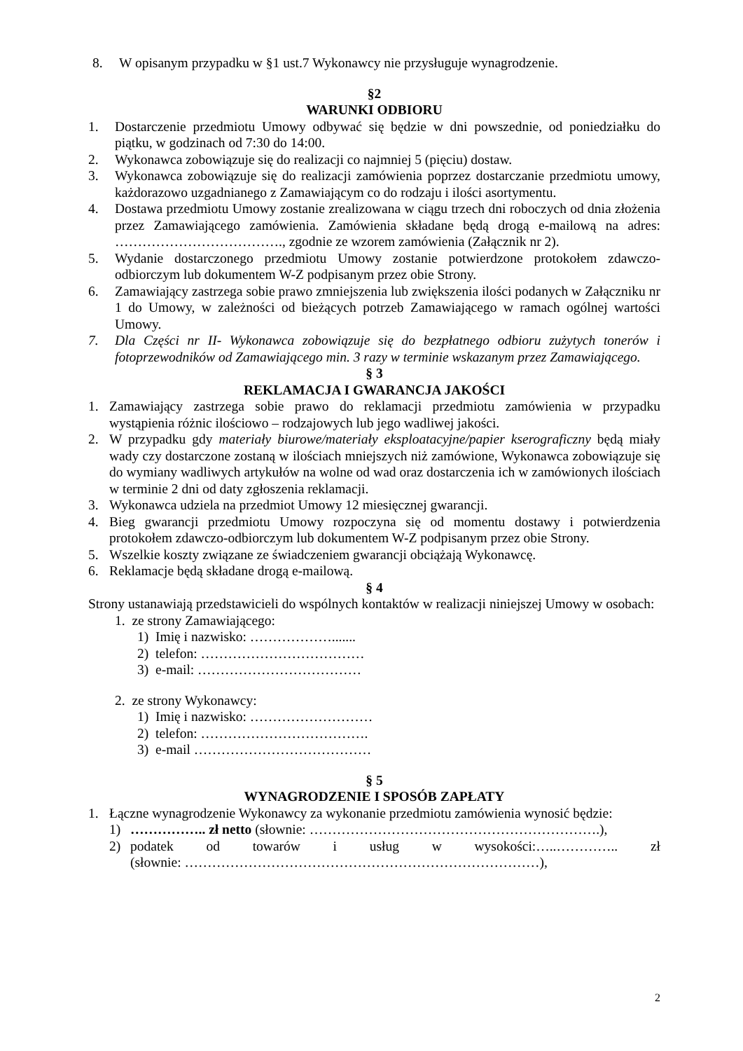8. W opisanym przypadku w §1 ust.7 Wykonawcy nie przysługuje wynagrodzenie.
§2
WARUNKI ODBIORU
1. Dostarczenie przedmiotu Umowy odbywać się będzie w dni powszednie, od poniedziałku do piątku, w godzinach od 7:30 do 14:00.
2. Wykonawca zobowiązuje się do realizacji co najmniej 5 (pięciu) dostaw.
3. Wykonawca zobowiązuje się do realizacji zamówienia poprzez dostarczanie przedmiotu umowy, każdorazowo uzgadnianego z Zamawiającym co do rodzaju i ilości asortymentu.
4. Dostawa przedmiotu Umowy zostanie zrealizowana w ciągu trzech dni roboczych od dnia złożenia przez Zamawiającego zamówienia. Zamówienia składane będą drogą e-mailową na adres: ………………………………., zgodnie ze wzorem zamówienia (Załącznik nr 2).
5. Wydanie dostarczonego przedmiotu Umowy zostanie potwierdzone protokołem zdawczo-odbiorczym lub dokumentem W-Z podpisanym przez obie Strony.
6. Zamawiający zastrzega sobie prawo zmniejszenia lub zwiększenia ilości podanych w Załączniku nr 1 do Umowy, w zależności od bieżących potrzeb Zamawiającego w ramach ogólnej wartości Umowy.
7. Dla Części nr II- Wykonawca zobowiązuje się do bezpłatnego odbioru zużytych tonerów i fotoprzewodników od Zamawiającego min. 3 razy w terminie wskazanym przez Zamawiającego.
§ 3
REKLAMACJA I GWARANCJA JAKOŚCI
1. Zamawiający zastrzega sobie prawo do reklamacji przedmiotu zamówienia w przypadku wystąpienia różnic ilościowo – rodzajowych lub jego wadliwej jakości.
2. W przypadku gdy materiały biurowe/materiały eksploatacyjne/papier kserograficzny będą miały wady czy dostarczone zostaną w ilościach mniejszych niż zamówione, Wykonawca zobowiązuje się do wymiany wadliwych artykułów na wolne od wad oraz dostarczenia ich w zamówionych ilościach w terminie 2 dni od daty zgłoszenia reklamacji.
3. Wykonawca udziela na przedmiot Umowy 12 miesięcznej gwarancji.
4. Bieg gwarancji przedmiotu Umowy rozpoczyna się od momentu dostawy i potwierdzenia protokołem zdawczo-odbiorczym lub dokumentem W-Z podpisanym przez obie Strony.
5. Wszelkie koszty związane ze świadczeniem gwarancji obciążają Wykonawcę.
6. Reklamacje będą składane drogą e-mailową.
§ 4
Strony ustanawiają przedstawicieli do wspólnych kontaktów w realizacji niniejszej Umowy w osobach:
1. ze strony Zamawiającego:
1) Imię i nazwisko: ……………….......
2) telefon: ………………………………
3) e-mail: ………………………………
2. ze strony Wykonawcy:
1) Imię i nazwisko: ………………………
2) telefon: ……………………………….
3) e-mail …………………………………
§ 5
WYNAGRODZENIE I SPOSÓB ZAPŁATY
1. Łączne wynagrodzenie Wykonawcy za wykonanie przedmiotu zamówienia wynosić będzie:
1) …………….. zł netto (słownie: ……………………………………………………….),
2) podatek od towarów i usług w wysokości:…..………….. zł
(słownie: ……………………………………………………………………),
2